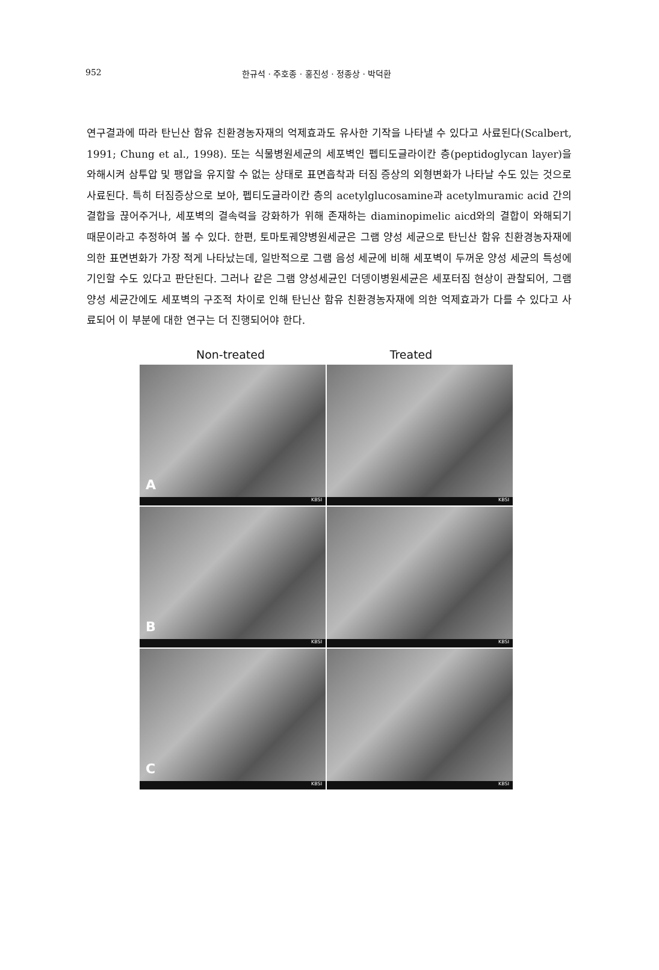952 한규석 · 주호종 · 홍진성 · 정종상 · 박덕환
연구결과에 따라 탄닌산 함유 친환경농자재의 억제효과도 유사한 기작을 나타낼 수 있다고 사료된다(Scalbert, 1991; Chung et al., 1998). 또는 식물병원세균의 세포벽인 펩티도글라이칸 층(peptidoglycan layer)을 와해시켜 삼투압 및 팽압을 유지할 수 없는 상태로 표면흡착과 터짐 증상의 외형변화가 나타날 수도 있는 것으로 사료된다. 특히 터짐증상으로 보아, 펩티도글라이칸 층의 acetylglucosamine과 acetylmuramic acid 간의 결합을 끊어주거나, 세포벽의 결속력을 강화하가 위해 존재하는 diaminopimelic aicd와의 결합이 와해되기 때문이라고 추정하여 볼 수 있다. 한편, 토마토궤양병원세균은 그램 양성 세균으로 탄닌산 함유 친환경농자재에 의한 표면변화가 가장 적게 나타났는데, 일반적으로 그램 음성 세균에 비해 세포벽이 두꺼운 양성 세균의 특성에 기인할 수도 있다고 판단된다. 그러나 같은 그램 양성세균인 더뎅이병원세균은 세포터짐 현상이 관찰되어, 그램 양성 세균간에도 세포벽의 구조적 차이로 인해 탄닌산 함유 친환경농자재에 의한 억제효과가 다를 수 있다고 사료되어 이 부분에 대한 연구는 더 진행되어야 한다.
Non-treated Treated
A
KBSI
KBSI
B
KBSI
KBSI
C
KBSI
KBSI